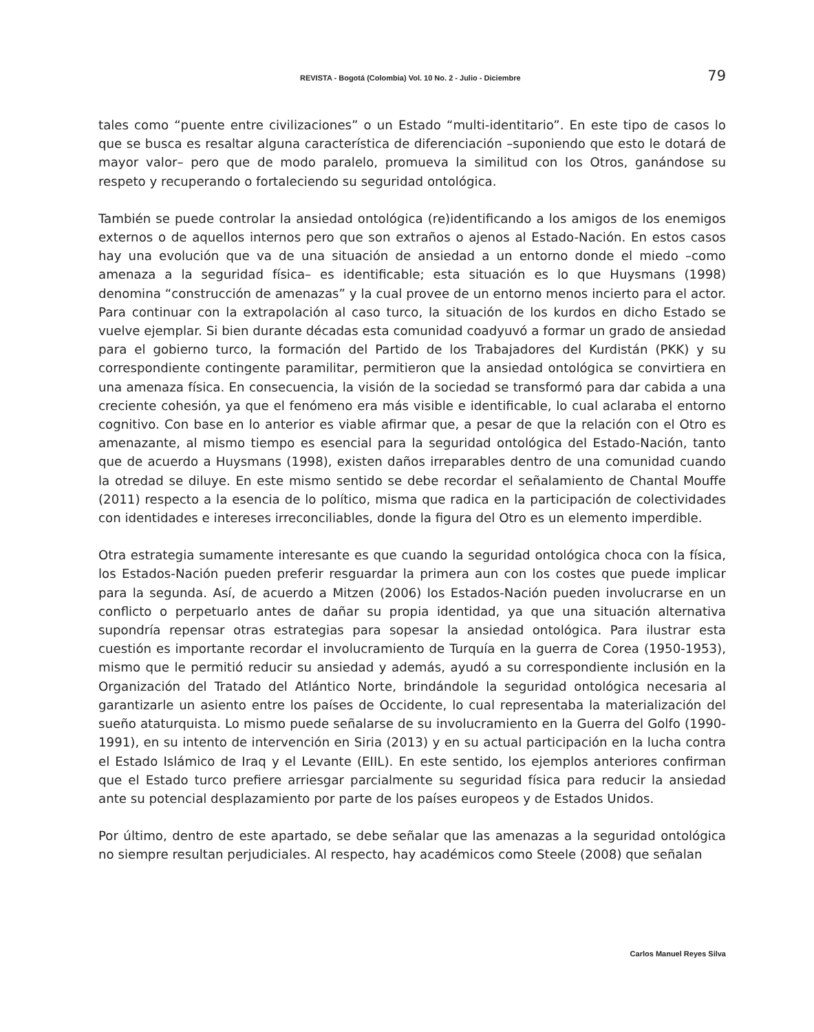REVISTA - Bogotá (Colombia) Vol. 10 No. 2 - Julio - Diciembre 79
tales como “puente entre civilizaciones” o un Estado “multi-identitario”. En este tipo de casos lo que se busca es resaltar alguna característica de diferenciación –suponiendo que esto le dotará de mayor valor– pero que de modo paralelo, promueva la similitud con los Otros, ganándose su respeto y recuperando o fortaleciendo su seguridad ontológica.
También se puede controlar la ansiedad ontológica (re)identificando a los amigos de los enemigos externos o de aquellos internos pero que son extraños o ajenos al Estado-Nación. En estos casos hay una evolución que va de una situación de ansiedad a un entorno donde el miedo –como amenaza a la seguridad física– es identificable; esta situación es lo que Huysmans (1998) denomina “construcción de amenazas” y la cual provee de un entorno menos incierto para el actor. Para continuar con la extrapolación al caso turco, la situación de los kurdos en dicho Estado se vuelve ejemplar. Si bien durante décadas esta comunidad coadyuvó a formar un grado de ansiedad para el gobierno turco, la formación del Partido de los Trabajadores del Kurdistán (PKK) y su correspondiente contingente paramilitar, permitieron que la ansiedad ontológica se convirtiera en una amenaza física. En consecuencia, la visión de la sociedad se transformó para dar cabida a una creciente cohesión, ya que el fenómeno era más visible e identificable, lo cual aclaraba el entorno cognitivo. Con base en lo anterior es viable afirmar que, a pesar de que la relación con el Otro es amenazante, al mismo tiempo es esencial para la seguridad ontológica del Estado-Nación, tanto que de acuerdo a Huysmans (1998), existen daños irreparables dentro de una comunidad cuando la otredad se diluye. En este mismo sentido se debe recordar el señalamiento de Chantal Mouffe (2011) respecto a la esencia de lo político, misma que radica en la participación de colectividades con identidades e intereses irreconciliables, donde la figura del Otro es un elemento imperdible.
Otra estrategia sumamente interesante es que cuando la seguridad ontológica choca con la física, los Estados-Nación pueden preferir resguardar la primera aun con los costes que puede implicar para la segunda. Así, de acuerdo a Mitzen (2006) los Estados-Nación pueden involucrarse en un conflicto o perpetuarlo antes de dañar su propia identidad, ya que una situación alternativa supondría repensar otras estrategias para sopesar la ansiedad ontológica. Para ilustrar esta cuestión es importante recordar el involucramiento de Turquía en la guerra de Corea (1950-1953), mismo que le permitió reducir su ansiedad y además, ayudó a su correspondiente inclusión en la Organización del Tratado del Atlántico Norte, brindándole la seguridad ontológica necesaria al garantizarle un asiento entre los países de Occidente, lo cual representaba la materialización del sueño ataturquista. Lo mismo puede señalarse de su involucramiento en la Guerra del Golfo (1990-1991), en su intento de intervención en Siria (2013) y en su actual participación en la lucha contra el Estado Islámico de Iraq y el Levante (EIIL). En este sentido, los ejemplos anteriores confirman que el Estado turco prefiere arriesgar parcialmente su seguridad física para reducir la ansiedad ante su potencial desplazamiento por parte de los países europeos y de Estados Unidos.
Por último, dentro de este apartado, se debe señalar que las amenazas a la seguridad ontológica no siempre resultan perjudiciales. Al respecto, hay académicos como Steele (2008) que señalan
Carlos Manuel Reyes Silva